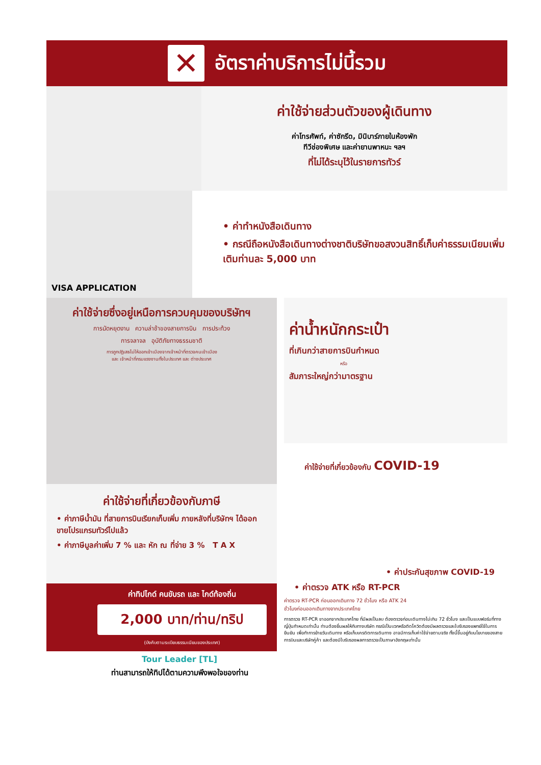✕
อัตราค่าบริการไม่นี้รวม
ค่าใช้จ่ายส่วนตัวของผู้เดินทาง
ค่าโทรศัพท์, ค่าซักรีด, มินิบาร์ภายในห้องพัก
ทีวีช่องพิเศษ และค่ายานพาหนะ ฯลฯ
ที่ไม่ได้ระบุไว้ในรายการทัวร์
VISA APPLICATION
• ค่าทำหนังสือเดินทาง
• กรณีถือหนังสือเดินทางต่างชาติบริษัทขอสงวนสิทธิ์เก็บค่าธรรมเนียมเพิ่มเติมท่านละ 5,000 บาท
ค่าใช้จ่ายซึ่งอยู่เหนือการควบคุมของบริษัทฯ
การนัดหยุดงาน ความล่าช้าของสายการบิน การประท้วง
การจลาจล อุบัติภัยทางธรรมชาติ
การถูกปฏิเสธไม่ให้ออกเข้าเมืองจากเจ้าหน้าที่ตรวจคนเข้าเมือง
และ เจ้าหน้าที่กรมแรงงานทั้งในประเทศ และ ต่างประเทศ
ค่าใช้จ่ายที่เกี่ยวข้องกับภาษี
• ค่าภาษีน้ำมัน ที่สายการบินเรียกเก็บเพิ่ม ภายหลังที่บริษัทฯ ได้ออกขายโปรแกรมทัวร์ไปแล้ว
• ค่าภาษีมูลค่าเพิ่ม 7 % และ หัก ณ ที่จ่าย 3 % T A X
ค่าทิปไกด์ คนขับรถ และ ไกด์ท้องถิ่น
2,000 บาท/ท่าน/ทริป
(บังคับตามระเบียบธรรมเนียมของประเทศ)
Tour Leader [TL]
ท่านสามารถให้ทิปได้ตามความพึงพอใจของท่าน
ค่าน้ำหนักกระเป๋า
ที่เกินกว่าสายการบินกำหนด
หรือ
สัมภาระใหญ่กว่ามาตรฐาน
ค่าใช้จ่ายที่เกี่ยวข้องกับ COVID-19
• ค่าประกันสุขภาพ COVID-19
• ค่าตรวจ ATK หรือ RT-PCR
ค่าตรวจ RT-PCR ก่อนออกเดินทาง 72 ชั่วโมง หรือ ATK 24
ชั่วโมงก่อนออกเดินทางจากประเทศไทย
การตรวจ RT-PCR ขาออกจากประเทศไทย ที่มีผลเป็นลบ ต้องตรวจก่อนเดินทางไม่เกิน 72 ชั่วโมง และเป็นแบบฟอร์มที่ทางญี่ปุ่นกำหนดเท่านั้น ท่านต้องยื่นผลให้กับทางบริษัท กรณีเป็นบวกหรือติดโควิดต้องมีผลตรวจและใบรับรองแพทย์ใช้ในการยืนยัน เพื่อทำการย้ายวันเดินทาง หรือเก็บเครดิตการเดินทาง อาจมีการเก็บค่าใช้จ่ายตามจริง ทั้งนี้ขึ้นอยู่กับนโยบายของสายการบินและบริษัทคู่ค้า และต้องมีใบรับรองผลการตรวจเป็นภาษาอังกฤษเท่านั้น